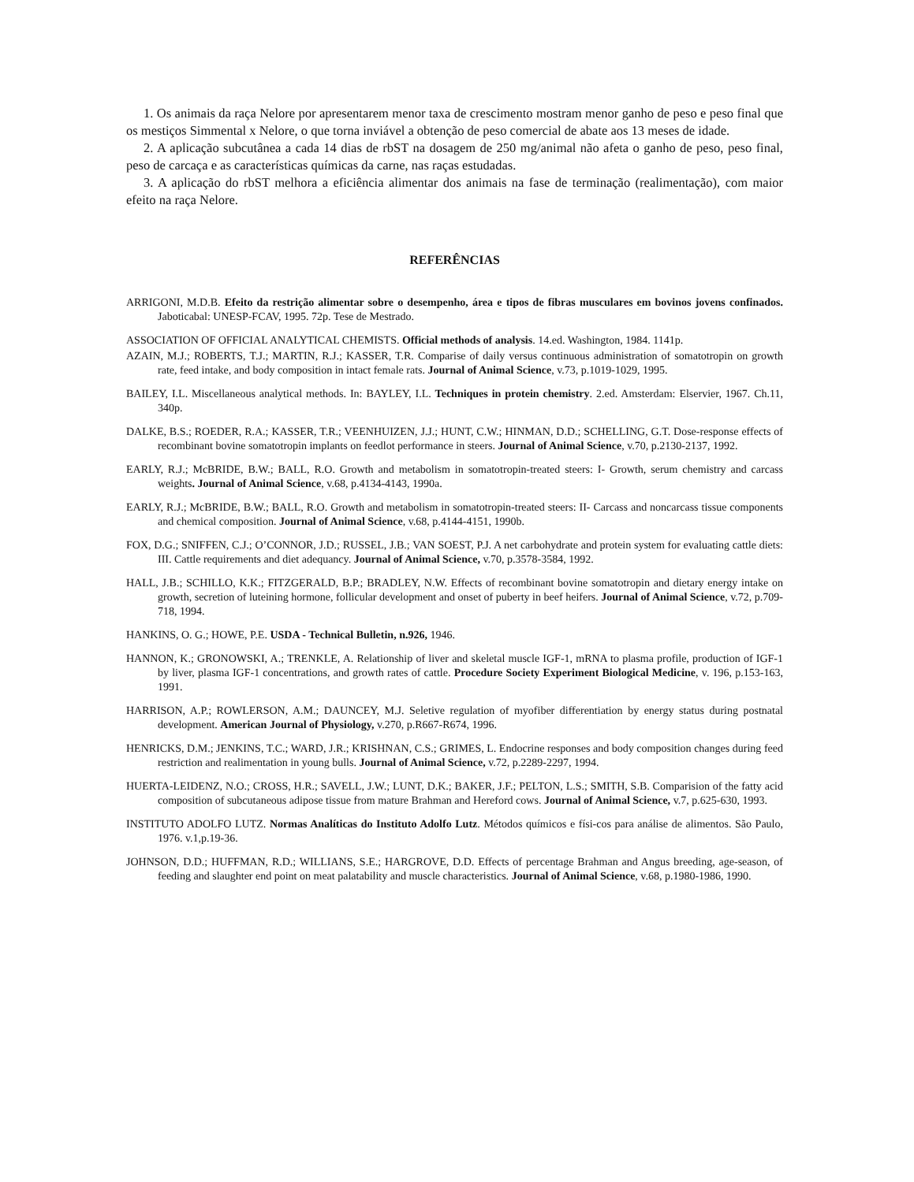1. Os animais da raça Nelore por apresentarem menor taxa de crescimento mostram menor ganho de peso e peso final que os mestiços Simmental x Nelore, o que torna inviável a obtenção de peso comercial de abate aos 13 meses de idade.
2. A aplicação subcutânea a cada 14 dias de rbST na dosagem de 250 mg/animal não afeta o ganho de peso, peso final, peso de carcaça e as características químicas da carne, nas raças estudadas.
3. A aplicação do rbST melhora a eficiência alimentar dos animais na fase de terminação (realimentação), com maior efeito na raça Nelore.
REFERÊNCIAS
ARRIGONI, M.D.B. Efeito da restrição alimentar sobre o desempenho, área e tipos de fibras musculares em bovinos jovens confinados. Jaboticabal: UNESP-FCAV, 1995. 72p. Tese de Mestrado.
ASSOCIATION OF OFFICIAL ANALYTICAL CHEMISTS. Official methods of analysis. 14.ed. Washington, 1984. 1141p.
AZAIN, M.J.; ROBERTS, T.J.; MARTIN, R.J.; KASSER, T.R. Comparise of daily versus continuous administration of somatotropin on growth rate, feed intake, and body composition in intact female rats. Journal of Animal Science, v.73, p.1019-1029, 1995.
BAILEY, I.L. Miscellaneous analytical methods. In: BAYLEY, I.L. Techniques in protein chemistry. 2.ed. Amsterdam: Elservier, 1967. Ch.11, 340p.
DALKE, B.S.; ROEDER, R.A.; KASSER, T.R.; VEENHUIZEN, J.J.; HUNT, C.W.; HINMAN, D.D.; SCHELLING, G.T. Dose-response effects of recombinant bovine somatotropin implants on feedlot performance in steers. Journal of Animal Science, v.70, p.2130-2137, 1992.
EARLY, R.J.; McBRIDE, B.W.; BALL, R.O. Growth and metabolism in somatotropin-treated steers: I- Growth, serum chemistry and carcass weights. Journal of Animal Science, v.68, p.4134-4143, 1990a.
EARLY, R.J.; McBRIDE, B.W.; BALL, R.O. Growth and metabolism in somatotropin-treated steers: II- Carcass and noncarcass tissue components and chemical composition. Journal of Animal Science, v.68, p.4144-4151, 1990b.
FOX, D.G.; SNIFFEN, C.J.; O’CONNOR, J.D.; RUSSEL, J.B.; VAN SOEST, P.J. A net carbohydrate and protein system for evaluating cattle diets: III. Cattle requirements and diet adequancy. Journal of Animal Science, v.70, p.3578-3584, 1992.
HALL, J.B.; SCHILLO, K.K.; FITZGERALD, B.P.; BRADLEY, N.W. Effects of recombinant bovine somatotropin and dietary energy intake on growth, secretion of luteining hormone, follicular development and onset of puberty in beef heifers. Journal of Animal Science, v.72, p.709-718, 1994.
HANKINS, O. G.; HOWE, P.E. USDA - Technical Bulletin, n.926, 1946.
HANNON, K.; GRONOWSKI, A.; TRENKLE, A. Relationship of liver and skeletal muscle IGF-1, mRNA to plasma profile, production of IGF-1 by liver, plasma IGF-1 concentrations, and growth rates of cattle. Procedure Society Experiment Biological Medicine, v. 196, p.153-163, 1991.
HARRISON, A.P.; ROWLERSON, A.M.; DAUNCEY, M.J. Seletive regulation of myofiber differentiation by energy status during postnatal development. American Journal of Physiology, v.270, p.R667-R674, 1996.
HENRICKS, D.M.; JENKINS, T.C.; WARD, J.R.; KRISHNAN, C.S.; GRIMES, L. Endocrine responses and body composition changes during feed restriction and realimentation in young bulls. Journal of Animal Science, v.72, p.2289-2297, 1994.
HUERTA-LEIDENZ, N.O.; CROSS, H.R.; SAVELL, J.W.; LUNT, D.K.; BAKER, J.F.; PELTON, L.S.; SMITH, S.B. Comparision of the fatty acid composition of subcutaneous adipose tissue from mature Brahman and Hereford cows. Journal of Animal Science, v.7, p.625-630, 1993.
INSTITUTO ADOLFO LUTZ. Normas Analíticas do Instituto Adolfo Lutz. Métodos químicos e físi-cos para análise de alimentos. São Paulo, 1976. v.1,p.19-36.
JOHNSON, D.D.; HUFFMAN, R.D.; WILLIANS, S.E.; HARGROVE, D.D. Effects of percentage Brahman and Angus breeding, age-season, of feeding and slaughter end point on meat palatability and muscle characteristics. Journal of Animal Science, v.68, p.1980-1986, 1990.